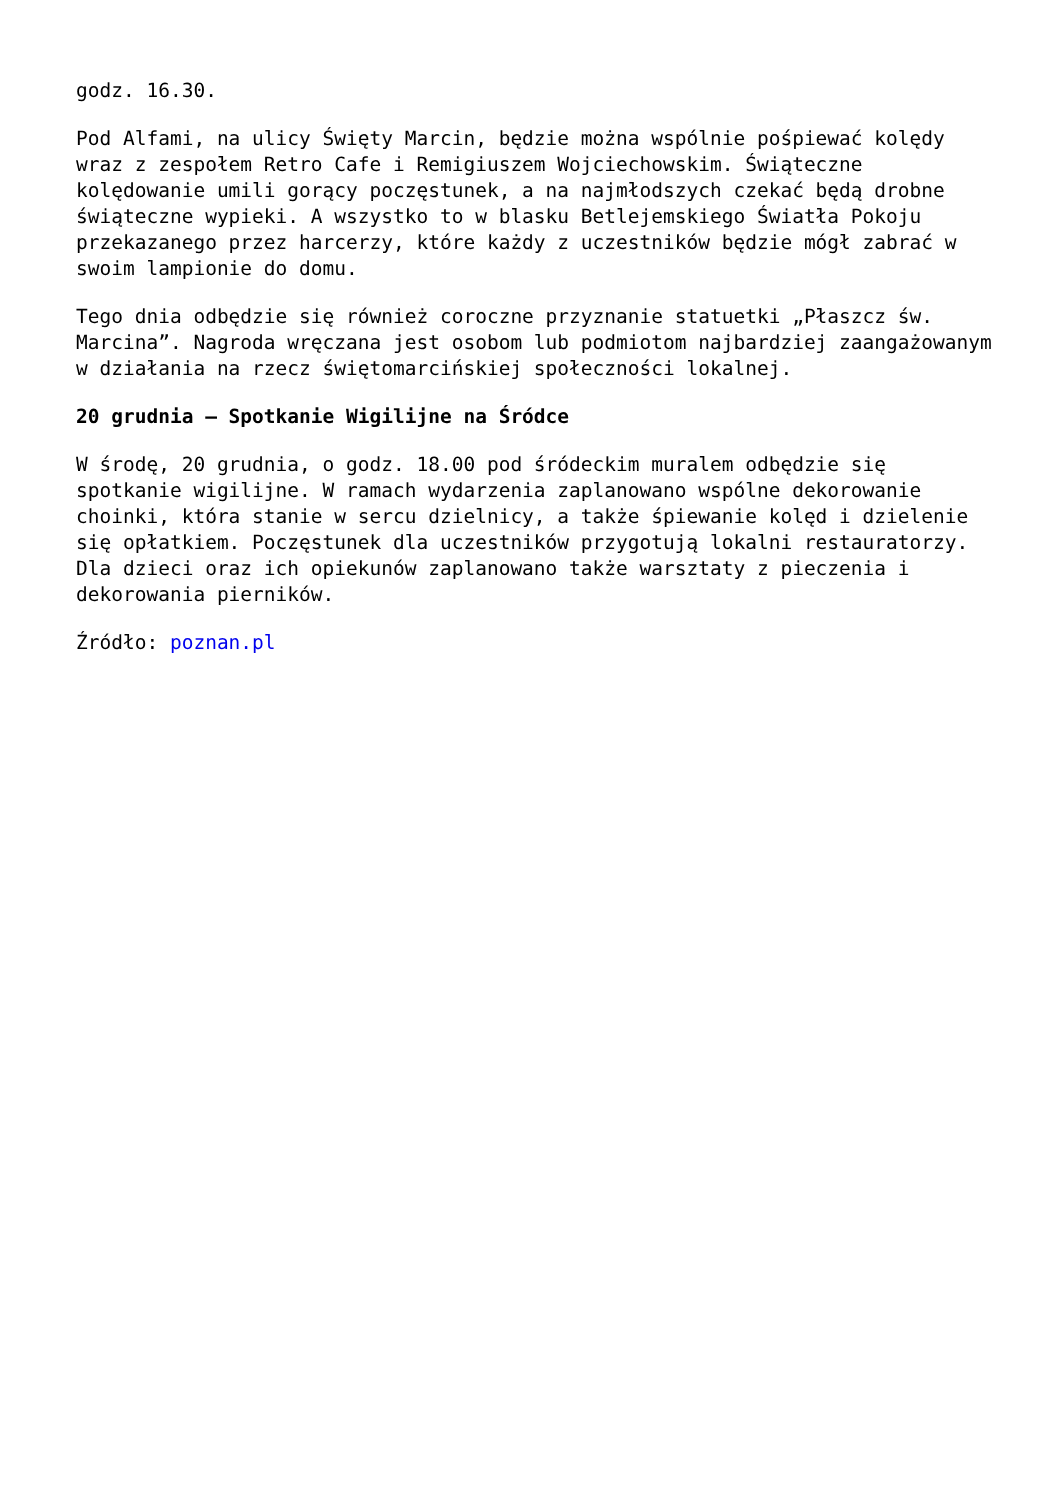godz. 16.30.
Pod Alfami, na ulicy Święty Marcin, będzie można wspólnie pośpiewać kolędy wraz z zespołem Retro Cafe i Remigiuszem Wojciechowskim. Świąteczne kolędowanie umili gorący poczęstunek, a na najmłodszych czekać będą drobne świąteczne wypieki. A wszystko to w blasku Betlejemskiego Światła Pokoju przekazanego przez harcerzy, które każdy z uczestników będzie mógł zabrać w swoim lampionie do domu.
Tego dnia odbędzie się również coroczne przyznanie statuetki „Płaszcz św. Marcina”. Nagroda wręczana jest osobom lub podmiotom najbardziej zaangażowanym w działania na rzecz świętomarcińskiej społeczności lokalnej.
20 grudnia – Spotkanie Wigilijne na Śródce
W środę, 20 grudnia, o godz. 18.00 pod śródeckim muralem odbędzie się spotkanie wigilijne. W ramach wydarzenia zaplanowano wspólne dekorowanie choinki, która stanie w sercu dzielnicy, a także śpiewanie kolęd i dzielenie się opłatkiem. Poczęstunek dla uczestników przygotują lokalni restauratorzy. Dla dzieci oraz ich opiekunów zaplanowano także warsztaty z pieczenia i dekorowania pierników.
Źródło: poznan.pl